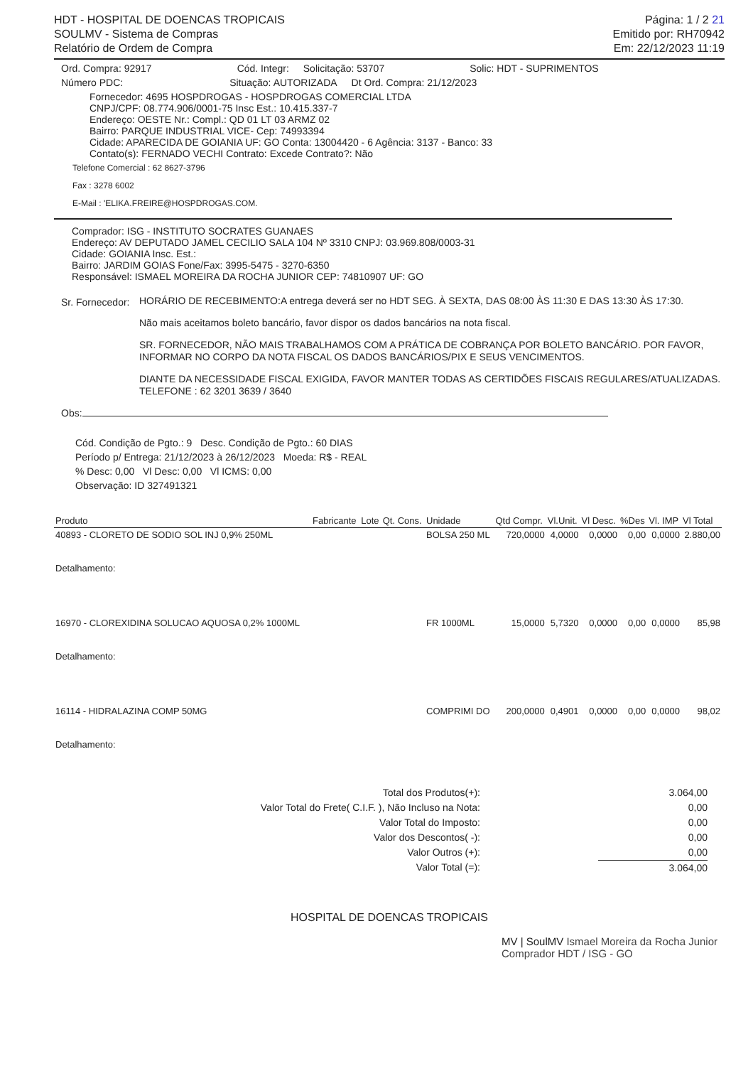HDT - HOSPITAL DE DOENCAS TROPICAIS
SOULMV - Sistema de Compras
Relatório de Ordem de Compra
Página: 1 / 2 21
Emitido por: RH70942
Em: 22/12/2023 11:19
Ord. Compra: 92917 Cód. Integr: Solicitação: 53707 Solic: HDT - SUPRIMENTOS
Número PDC: Situação: AUTORIZADA Dt Ord. Compra: 21/12/2023
Fornecedor: 4695 HOSPDROGAS - HOSPDROGAS COMERCIAL LTDA
CNPJ/CPF: 08.774.906/0001-75 Insc Est.: 10.415.337-7
Endereço: OESTE Nr.: Compl.: QD 01 LT 03 ARMZ 02
Bairro: PARQUE INDUSTRIAL VICE- Cep: 74993394
Cidade: APARECIDA DE GOIANIA UF: GO Conta: 13004420 - 6 Agência: 3137 - Banco: 33
Contato(s): FERNADO VECHI Contrato: Excede Contrato?: Não
Telefone Comercial : 62 8627-3796
Fax : 3278 6002
E-Mail : 'ELIKA.FREIRE@HOSPDROGAS.COM.
Comprador: ISG - INSTITUTO SOCRATES GUANAES
Endereço: AV DEPUTADO JAMEL CECILIO SALA 104 Nº 3310 CNPJ: 03.969.808/0003-31
Cidade: GOIANIA Insc. Est.:
Bairro: JARDIM GOIAS Fone/Fax: 3995-5475 - 3270-6350
Responsável: ISMAEL MOREIRA DA ROCHA JUNIOR CEP: 74810907 UF: GO
Sr. Fornecedor:
HORÁRIO DE RECEBIMENTO:A entrega deverá ser no HDT SEG. À SEXTA, DAS 08:00 ÀS 11:30 E DAS 13:30 ÀS 17:30.
Não mais aceitamos boleto bancário, favor dispor os dados bancários na nota fiscal.
SR. FORNECEDOR, NÃO MAIS TRABALHAMOS COM A PRÁTICA DE COBRANÇA POR BOLETO BANCÁRIO. POR FAVOR, INFORMAR NO CORPO DA NOTA FISCAL OS DADOS BANCÁRIOS/PIX E SEUS VENCIMENTOS.
DIANTE DA NECESSIDADE FISCAL EXIGIDA, FAVOR MANTER TODAS AS CERTIDÕES FISCAIS REGULARES/ATUALIZADAS.
TELEFONE : 62 3201 3639 / 3640
Obs:
Cód. Condição de Pgto.: 9 Desc. Condição de Pgto.: 60 DIAS
Período p/ Entrega: 21/12/2023 à 26/12/2023 Moeda: R$ - REAL
% Desc: 0,00 Vl Desc: 0,00 Vl ICMS: 0,00
Observação: ID 327491321
| Produto | Fabricante | Lote | Qt. Cons. | Unidade | Qtd Compr. | Vl.Unit. | Vl Desc. | %Des | Vl. IMP | Vl Total |
| --- | --- | --- | --- | --- | --- | --- | --- | --- | --- | --- |
| 40893 - CLORETO DE SODIO SOL INJ 0,9% 250ML | | | | BOLSA 250 ML | 720,0000 | 4,0000 | 0,0000 | 0,00 | 0,0000 | 2.880,00 |
| Detalhamento: | | | | | | | | | | |
| 16970 - CLOREXIDINA SOLUCAO AQUOSA 0,2% 1000ML | | | | FR 1000ML | 15,0000 | 5,7320 | 0,0000 | 0,00 | 0,0000 | 85,98 |
| Detalhamento: | | | | | | | | | | |
| 16114 - HIDRALAZINA COMP 50MG | | | | COMPRIMI DO | 200,0000 | 0,4901 | 0,0000 | 0,00 | 0,0000 | 98,02 |
| Detalhamento: | | | | | | | | | | |
Total dos Produtos(+): 3.064,00
Valor Total do Frete( C.I.F. ), Não Incluso na Nota: 0,00
Valor Total do Imposto: 0,00
Valor dos Descontos( -): 0,00
Valor Outros (+): 0,00
Valor Total (=): 3.064,00
HOSPITAL DE DOENCAS TROPICAIS
MV | SoulMV Ismael Moreira da Rocha Junior Comprador HDT / ISG - GO